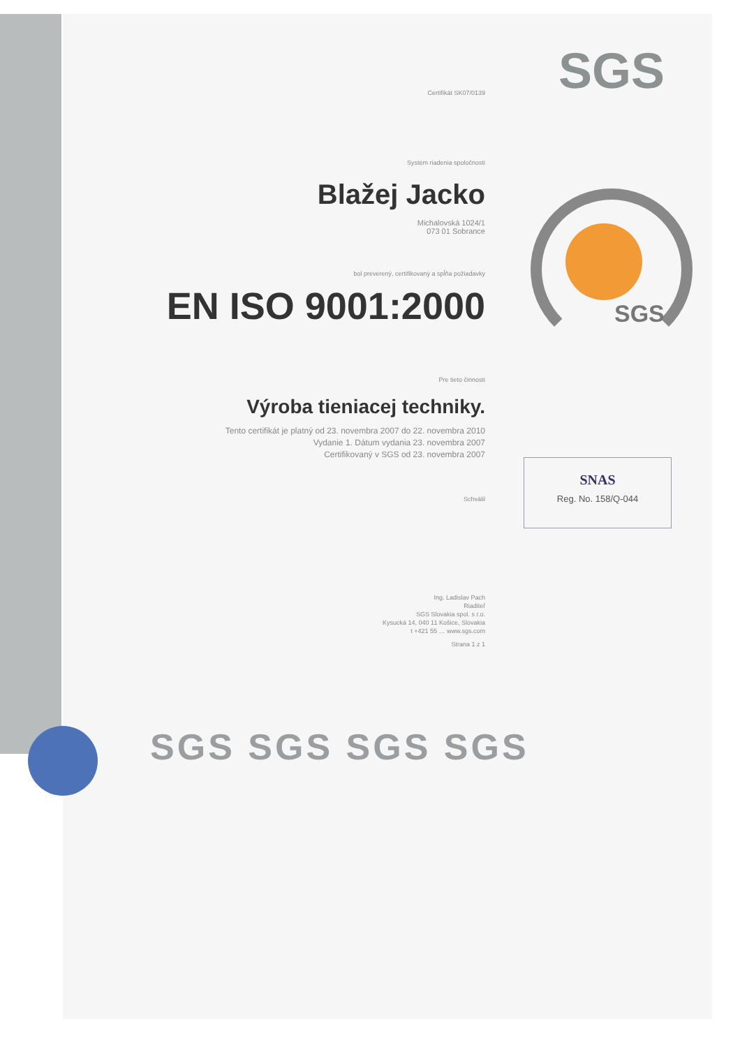SGS
Certifikát SK07/0139
Systém riadenia spoločnosti
Blažej Jacko
Michalovská 1024/1
073 01 Sobrance
bol preverený, certifikovaný a spĺňa požiadavky
EN ISO 9001:2000
Pre tieto činnosti
Výroba tieniacej techniky.
Tento certifikát je platný od 23. novembra 2007 do 22. novembra 2010
Vydanie 1. Dátum vydania 23. novembra 2007
Certifikovaný v SGS od 23. novembra 2007
Schválil
Ing. Ladislav Pach
Riaditeľ
SGS Slovakia spol. s r.o.
Kysucká 14, 040 11 Košice, Slovakia
t +421 55 … www.sgs.com
Strana 1 z 1
SGS
SNAS
Reg. No. 158/Q-044
SGS SGS SGS SGS